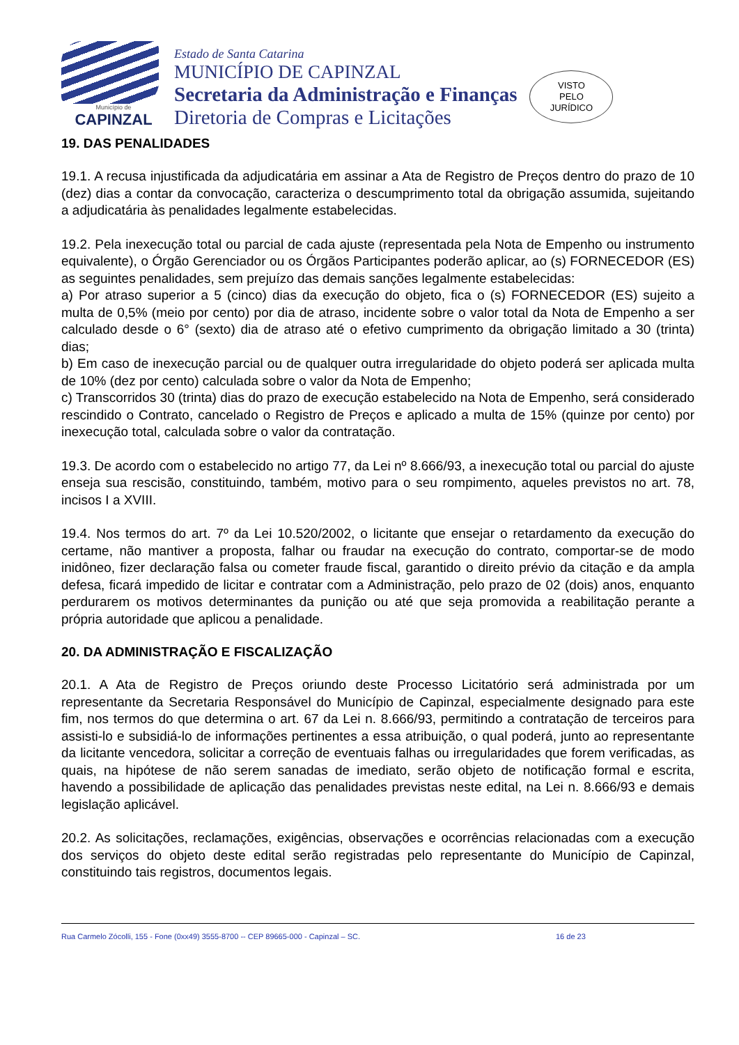Município de
CAPINZAL
Estado de Santa Catarina
MUNICÍPIO DE CAPINZAL
Secretaria da Administração e Finanças
Diretoria de Compras e Licitações
VISTO
PELO
JURÍDICO
19. DAS PENALIDADES
19.1. A recusa injustificada da adjudicatária em assinar a Ata de Registro de Preços dentro do prazo de 10 (dez) dias a contar da convocação, caracteriza o descumprimento total da obrigação assumida, sujeitando a adjudicatária às penalidades legalmente estabelecidas.
19.2. Pela inexecução total ou parcial de cada ajuste (representada pela Nota de Empenho ou instrumento equivalente), o Órgão Gerenciador ou os Órgãos Participantes poderão aplicar, ao (s) FORNECEDOR (ES) as seguintes penalidades, sem prejuízo das demais sanções legalmente estabelecidas:
a) Por atraso superior a 5 (cinco) dias da execução do objeto, fica o (s) FORNECEDOR (ES) sujeito a multa de 0,5% (meio por cento) por dia de atraso, incidente sobre o valor total da Nota de Empenho a ser calculado desde o 6° (sexto) dia de atraso até o efetivo cumprimento da obrigação limitado a 30 (trinta) dias;
b) Em caso de inexecução parcial ou de qualquer outra irregularidade do objeto poderá ser aplicada multa de 10% (dez por cento) calculada sobre o valor da Nota de Empenho;
c) Transcorridos 30 (trinta) dias do prazo de execução estabelecido na Nota de Empenho, será considerado rescindido o Contrato, cancelado o Registro de Preços e aplicado a multa de 15% (quinze por cento) por inexecução total, calculada sobre o valor da contratação.
19.3. De acordo com o estabelecido no artigo 77, da Lei nº 8.666/93, a inexecução total ou parcial do ajuste enseja sua rescisão, constituindo, também, motivo para o seu rompimento, aqueles previstos no art. 78, incisos I a XVIII.
19.4. Nos termos do art. 7º da Lei 10.520/2002, o licitante que ensejar o retardamento da execução do certame, não mantiver a proposta, falhar ou fraudar na execução do contrato, comportar-se de modo inidôneo, fizer declaração falsa ou cometer fraude fiscal, garantido o direito prévio da citação e da ampla defesa, ficará impedido de licitar e contratar com a Administração, pelo prazo de 02 (dois) anos, enquanto perdurarem os motivos determinantes da punição ou até que seja promovida a reabilitação perante a própria autoridade que aplicou a penalidade.
20. DA ADMINISTRAÇÃO E FISCALIZAÇÃO
20.1. A Ata de Registro de Preços oriundo deste Processo Licitatório será administrada por um representante da Secretaria Responsável do Município de Capinzal, especialmente designado para este fim, nos termos do que determina o art. 67 da Lei n. 8.666/93, permitindo a contratação de terceiros para assisti-lo e subsidiá-lo de informações pertinentes a essa atribuição, o qual poderá, junto ao representante da licitante vencedora, solicitar a correção de eventuais falhas ou irregularidades que forem verificadas, as quais, na hipótese de não serem sanadas de imediato, serão objeto de notificação formal e escrita, havendo a possibilidade de aplicação das penalidades previstas neste edital, na Lei n. 8.666/93 e demais legislação aplicável.
20.2. As solicitações, reclamações, exigências, observações e ocorrências relacionadas com a execução dos serviços do objeto deste edital serão registradas pelo representante do Município de Capinzal, constituindo tais registros, documentos legais.
Rua Carmelo Zócolli, 155 - Fone (0xx49) 3555-8700 -- CEP 89665-000 - Capinzal – SC. 16 de 23